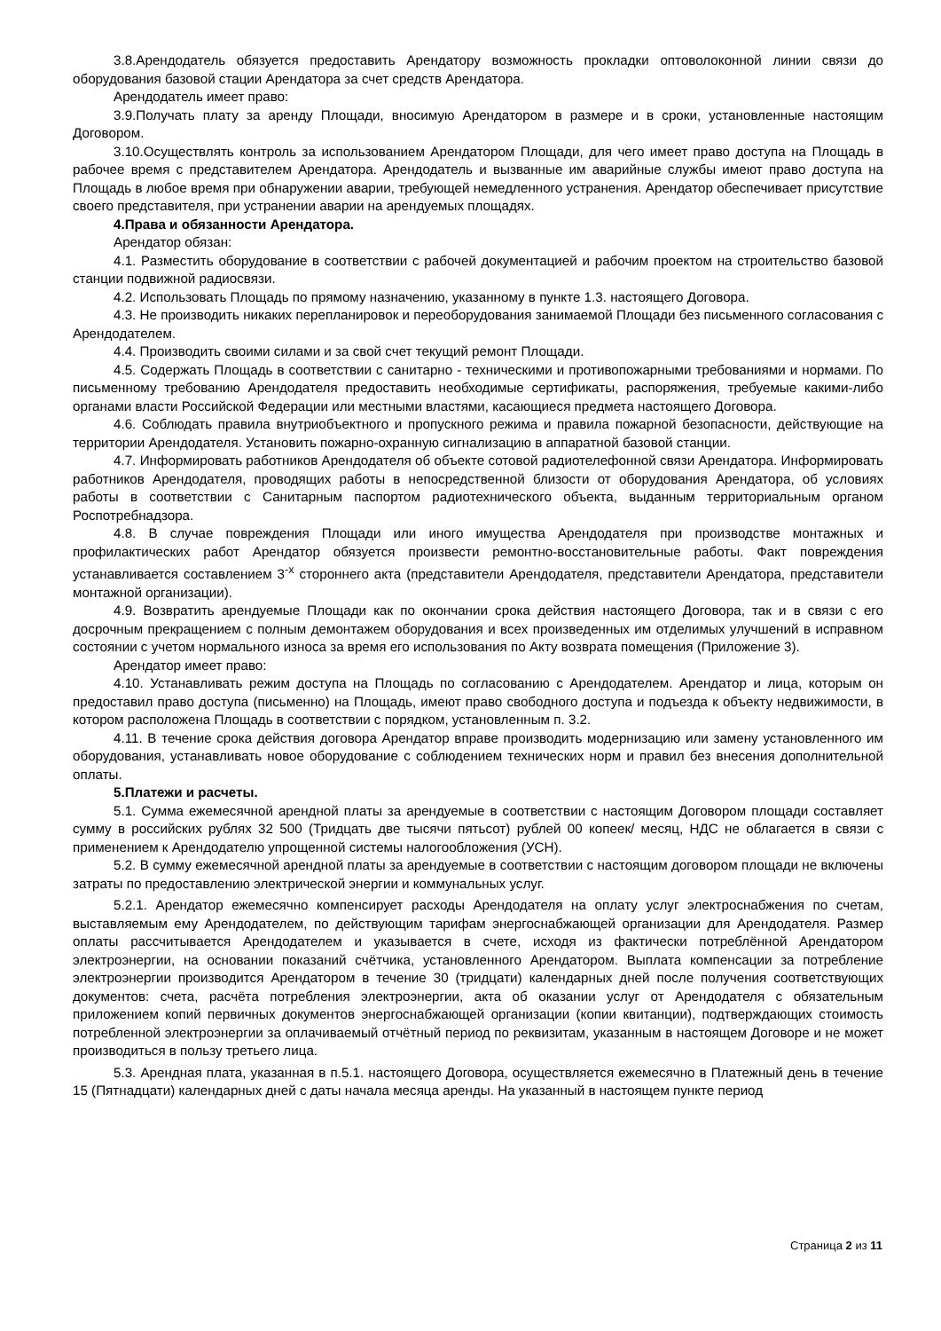3.8.Арендодатель обязуется предоставить Арендатору возможность прокладки оптоволоконной линии связи до оборудования базовой стации Арендатора за счет средств Арендатора.
Арендодатель имеет право:
3.9.Получать плату за аренду Площади, вносимую Арендатором в размере и в сроки, установленные настоящим Договором.
3.10.Осуществлять контроль за использованием Арендатором Площади, для чего имеет право доступа на Площадь в рабочее время с представителем Арендатора. Арендодатель и вызванные им аварийные службы имеют право доступа на Площадь в любое время при обнаружении аварии, требующей немедленного устранения. Арендатор обеспечивает присутствие своего представителя, при устранении аварии на арендуемых площадях.
4.Права и обязанности Арендатора.
Арендатор обязан:
4.1. Разместить оборудование в соответствии с рабочей документацией и рабочим проектом на строительство базовой станции подвижной радиосвязи.
4.2. Использовать Площадь по прямому назначению, указанному в пункте 1.3. настоящего Договора.
4.3. Не производить никаких перепланировок и переоборудования занимаемой Площади без письменного согласования с Арендодателем.
4.4. Производить своими силами и за свой счет текущий ремонт Площади.
4.5. Содержать Площадь в соответствии с санитарно - техническими и противопожарными требованиями и нормами. По письменному требованию Арендодателя предоставить необходимые сертификаты, распоряжения, требуемые какими-либо органами власти Российской Федерации или местными властями, касающиеся предмета настоящего Договора.
4.6. Соблюдать правила внутриобъектного и пропускного режима и правила пожарной безопасности, действующие на территории Арендодателя. Установить пожарно-охранную сигнализацию в аппаратной базовой станции.
4.7. Информировать работников Арендодателя об объекте сотовой радиотелефонной связи Арендатора. Информировать работников Арендодателя, проводящих работы в непосредственной близости от оборудования Арендатора, об условиях работы в соответствии с Санитарным паспортом радиотехнического объекта, выданным территориальным органом Роспотребнадзора.
4.8. В случае повреждения Площади или иного имущества Арендодателя при производстве монтажных и профилактических работ Арендатор обязуется произвести ремонтно-восстановительные работы. Факт повреждения устанавливается составлением 3<sup>-х</sup> стороннего акта (представители Арендодателя, представители Арендатора, представители монтажной организации).
4.9. Возвратить арендуемые Площади как по окончании срока действия настоящего Договора, так и в связи с его досрочным прекращением с полным демонтажем оборудования и всех произведенных им отделимых улучшений в исправном состоянии с учетом нормального износа за время его использования по Акту возврата помещения (Приложение 3).
Арендатор имеет право:
4.10. Устанавливать режим доступа на Площадь по согласованию с Арендодателем. Арендатор и лица, которым он предоставил право доступа (письменно) на Площадь, имеют право свободного доступа и подъезда к объекту недвижимости, в котором расположена Площадь в соответствии с порядком, установленным п. 3.2.
4.11. В течение срока действия договора Арендатор вправе производить модернизацию или замену установленного им оборудования, устанавливать новое оборудование с соблюдением технических норм и правил без внесения дополнительной оплаты.
5.Платежи и расчеты.
5.1. Сумма ежемесячной арендной платы за арендуемые в соответствии с настоящим Договором площади составляет сумму в российских рублях 32 500 (Тридцать две тысячи пятьсот) рублей 00 копеек/ месяц, НДС не облагается в связи с применением к Арендодателю упрощенной системы налогообложения (УСН).
5.2. В сумму ежемесячной арендной платы за арендуемые в соответствии с настоящим договором площади не включены затраты по предоставлению электрической энергии и коммунальных услуг.
5.2.1. Арендатор ежемесячно компенсирует расходы Арендодателя на оплату услуг электроснабжения по счетам, выставляемым ему Арендодателем, по действующим тарифам энергоснабжающей организации для Арендодателя. Размер оплаты рассчитывается Арендодателем и указывается в счете, исходя из фактически потреблённой Арендатором электроэнергии, на основании показаний счётчика, установленного Арендатором. Выплата компенсации за потребление электроэнергии производится Арендатором в течение 30 (тридцати) календарных дней после получения соответствующих документов: счета, расчёта потребления электроэнергии, акта об оказании услуг от Арендодателя с обязательным приложением копий первичных документов энергоснабжающей организации (копии квитанции), подтверждающих стоимость потребленной электроэнергии за оплачиваемый отчётный период по реквизитам, указанным в настоящем Договоре и не может производиться в пользу третьего лица.
5.3. Арендная плата, указанная в п.5.1. настоящего Договора, осуществляется ежемесячно в Платежный день в течение 15 (Пятнадцати) календарных дней с даты начала месяца аренды. На указанный в настоящем пункте период
Страница 2 из 11